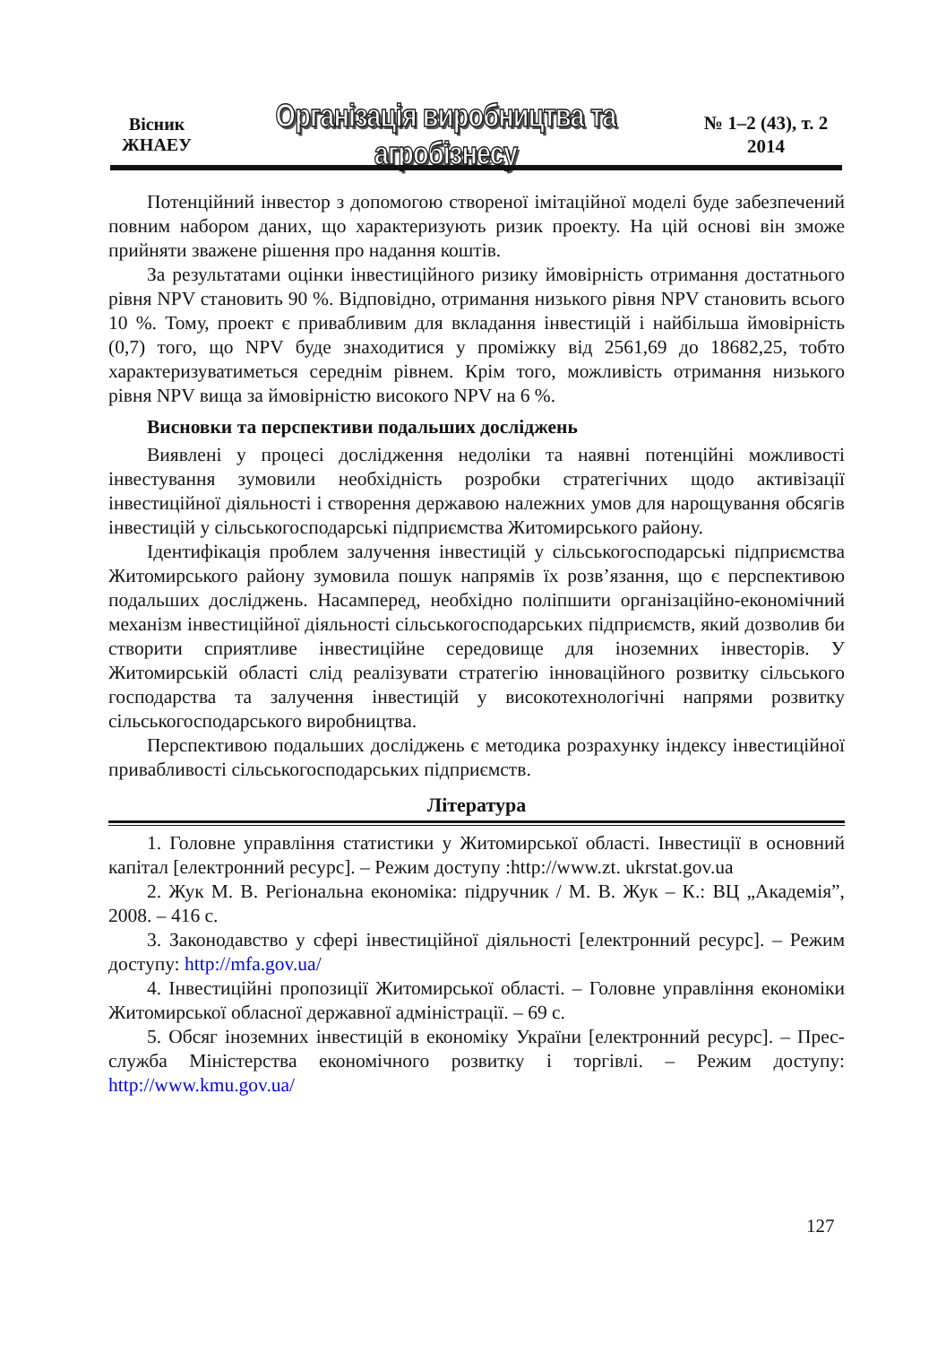Вісник
ЖНАЕУ
Організація виробництва та агробізнесу
№ 1–2 (43), т. 2
2014
Потенційний інвестор з допомогою створеної імітаційної моделі буде забезпечений повним набором даних, що характеризують ризик проекту. На цій основі він зможе прийняти зважене рішення про надання коштів.
За результатами оцінки інвестиційного ризику ймовірність отримання достатнього рівня NPV становить 90 %. Відповідно, отримання низького рівня NPV становить всього 10 %. Тому, проект є привабливим для вкладання інвестицій і найбільша ймовірність (0,7) того, що NPV буде знаходитися у проміжку від 2561,69 до 18682,25, тобто характеризуватиметься середнім рівнем. Крім того, можливість отримання низького рівня NPV вища за ймовірністю високого NPV на 6 %.
Висновки та перспективи подальших досліджень
Виявлені у процесі дослідження недоліки та наявні потенційні можливості інвестування зумовили необхідність розробки стратегічних щодо активізації інвестиційної діяльності і створення державою належних умов для нарощування обсягів інвестицій у сільськогосподарські підприємства Житомирського району.
Ідентифікація проблем залучення інвестицій у сільськогосподарські підприємства Житомирського району зумовила пошук напрямів їх розв’язання, що є перспективою подальших досліджень. Насамперед, необхідно поліпшити організаційно-економічний механізм інвестиційної діяльності сільськогосподарських підприємств, який дозволив би створити сприятливе інвестиційне середовище для іноземних інвесторів. У Житомирській області слід реалізувати стратегію інноваційного розвитку сільського господарства та залучення інвестицій у високотехнологічні напрями розвитку сільськогосподарського виробництва.
Перспективою подальших досліджень є методика розрахунку індексу інвестиційної привабливості сільськогосподарських підприємств.
Література
1. Головне управління статистики у Житомирської області. Інвестиції в основний капітал [електронний ресурс]. – Режим доступу :http://www.zt. ukrstat.gov.ua
2. Жук М. В. Регіональна економіка: підручник / М. В. Жук – К.: ВЦ „Академія”, 2008. – 416 с.
3. Законодавство у сфері інвестиційної діяльності [електронний ресурс]. – Режим доступу: http://mfa.gov.ua/
4. Інвестиційні пропозиції Житомирської області. – Головне управління економіки Житомирської обласної державної адміністрації. – 69 с.
5. Обсяг іноземних інвестицій в економіку України [електронний ресурс]. – Прес-служба Міністерства економічного розвитку і торгівлі. – Режим доступу: http://www.kmu.gov.ua/
127